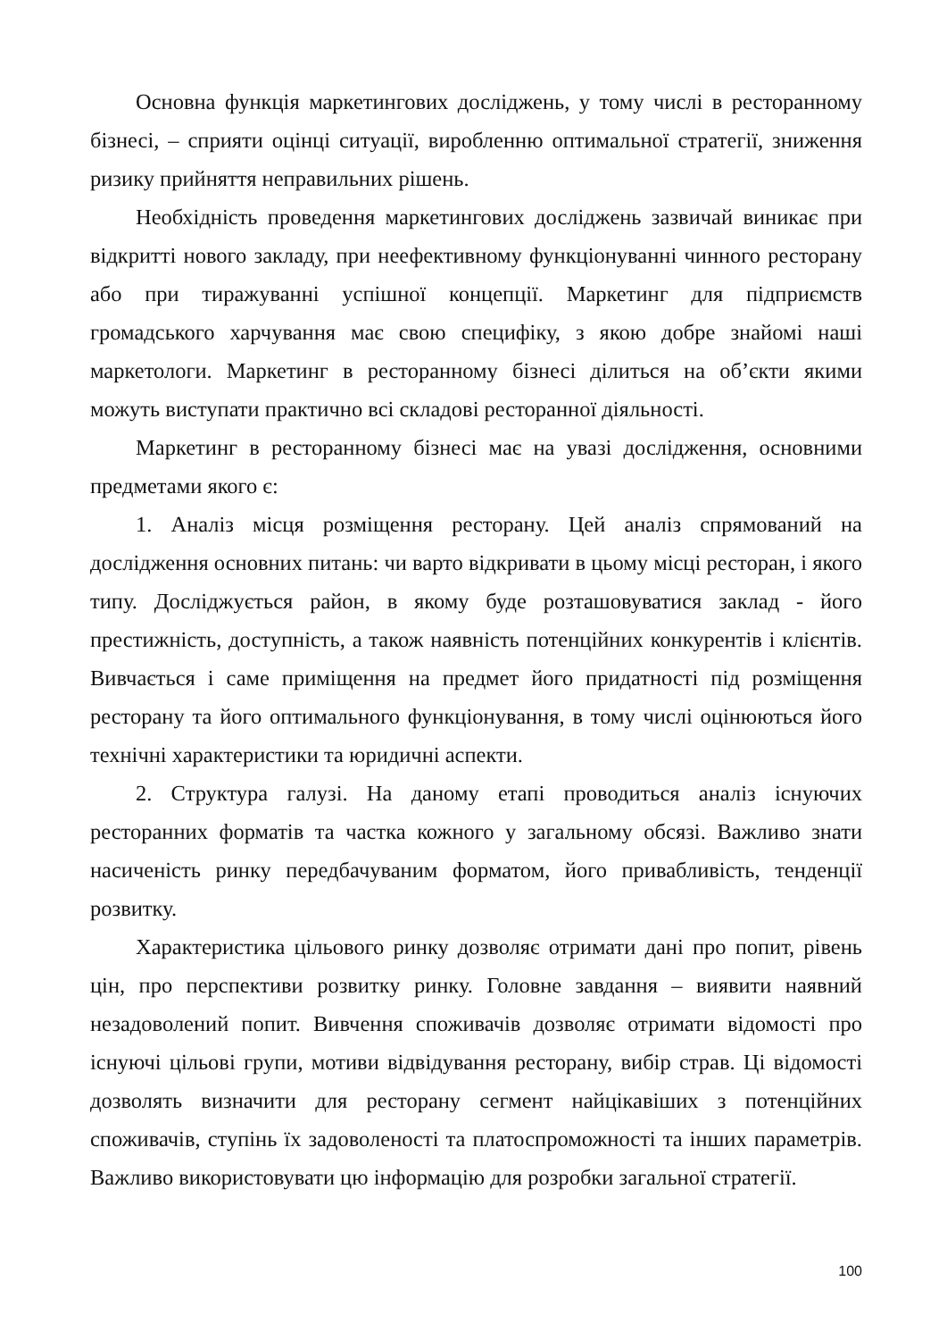Основна функція маркетингових досліджень, у тому числі в ресторанному бізнесі, – сприяти оцінці ситуації, виробленню оптимальної стратегії, зниження ризику прийняття неправильних рішень.
Необхідність проведення маркетингових досліджень зазвичай виникає при відкритті нового закладу, при неефективному функціонуванні чинного ресторану або при тиражуванні успішної концепції. Маркетинг для підприємств громадського харчування має свою специфіку, з якою добре знайомі наші маркетологи. Маркетинг в ресторанному бізнесі ділиться на об’єкти якими можуть виступати практично всі складові ресторанної діяльності.
Маркетинг в ресторанному бізнесі має на увазі дослідження, основними предметами якого є:
1. Аналіз місця розміщення ресторану. Цей аналіз спрямований на дослідження основних питань: чи варто відкривати в цьому місці ресторан, і якого типу. Досліджується район, в якому буде розташовуватися заклад - його престижність, доступність, а також наявність потенційних конкурентів і клієнтів. Вивчається і саме приміщення на предмет його придатності під розміщення ресторану та його оптимального функціонування, в тому числі оцінюються його технічні характеристики та юридичні аспекти.
2. Структура галузі. На даному етапі проводиться аналіз існуючих ресторанних форматів та частка кожного у загальному обсязі. Важливо знати насиченість ринку передбачуваним форматом, його привабливість, тенденції розвитку.
Характеристика цільового ринку дозволяє отримати дані про попит, рівень цін, про перспективи розвитку ринку. Головне завдання – виявити наявний незадоволений попит. Вивчення споживачів дозволяє отримати відомості про існуючі цільові групи, мотиви відвідування ресторану, вибір страв. Ці відомості дозволять визначити для ресторану сегмент найцікавіших з потенційних споживачів, ступінь їх задоволеності та платоспроможності та інших параметрів. Важливо використовувати цю інформацію для розробки загальної стратегії.
100